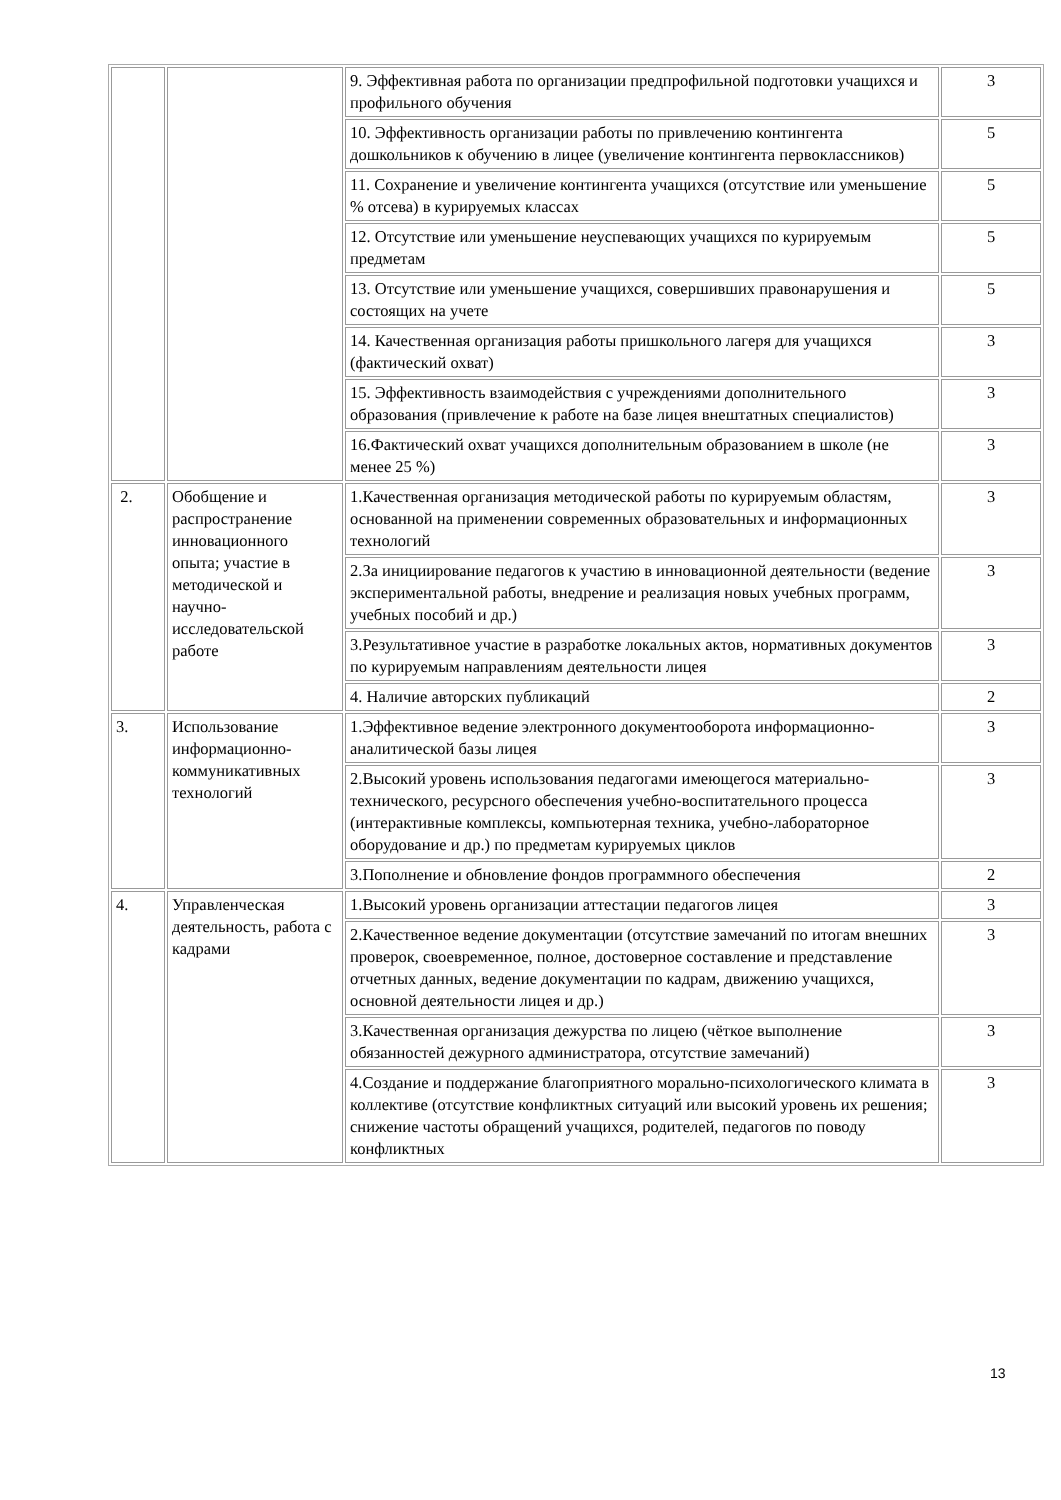| | | 9. Эффективная работа по организации предпрофильной подготовки учащихся и профильного обучения | 3 |
| | | 10. Эффективность организации работы по привлечению контингента дошкольников к обучению в лицее (увеличение контингента первоклассников) | 5 |
| | | 11. Сохранение и увеличение контингента учащихся (отсутствие или уменьшение % отсева) в курируемых классах | 5 |
| | | 12. Отсутствие или уменьшение неуспевающих учащихся по курируемым предметам | 5 |
| | | 13. Отсутствие или уменьшение учащихся, совершивших правонарушения и состоящих на учете | 5 |
| | | 14. Качественная организация работы пришкольного лагеря для учащихся (фактический охват) | 3 |
| | | 15. Эффективность взаимодействия с учреждениями дополнительного образования (привлечение к работе на базе лицея внештатных специалистов) | 3 |
| | | 16.Фактический охват учащихся дополнительным образованием в школе (не менее 25 %) | 3 |
| 2. | Обобщение и распространение инновационного опыта; участие в методической и научно-исследовательской работе | 1.Качественная организация методической работы по курируемым областям, основанной на применении современных образовательных и информационных технологий | 3 |
| | | 2.За инициирование педагогов к участию в инновационной деятельности (ведение экспериментальной работы, внедрение и реализация новых учебных программ, учебных пособий и др.) | 3 |
| | | 3.Результативное участие в разработке локальных актов, нормативных документов по курируемым направлениям деятельности лицея | 3 |
| | | 4. Наличие авторских публикаций | 2 |
| 3. | Использование информационно-коммуникативных технологий | 1.Эффективное ведение электронного документооборота информационно-аналитической базы лицея | 3 |
| | | 2.Высокий уровень использования педагогами имеющегося материально-технического, ресурсного обеспечения учебно-воспитательного процесса (интерактивные комплексы, компьютерная техника, учебно-лабораторное оборудование и др.) по предметам курируемых циклов | 3 |
| | | 3.Пополнение и обновление фондов программного обеспечения | 2 |
| 4. | Управленческая деятельность, работа с кадрами | 1.Высокий уровень организации аттестации педагогов лицея | 3 |
| | | 2.Качественное ведение документации (отсутствие замечаний по итогам внешних проверок, своевременное, полное, достоверное составление и представление отчетных данных, ведение документации по кадрам, движению учащихся, основной деятельности лицея и др.) | 3 |
| | | 3.Качественная организация дежурства по лицею (чёткое выполнение обязанностей дежурного администратора, отсутствие замечаний) | 3 |
| | | 4.Создание и поддержание благоприятного морально-психологического климата в коллективе (отсутствие конфликтных ситуаций или высокий уровень их решения; снижение частоты обращений учащихся, родителей, педагогов по поводу конфликтных | 3 |
13